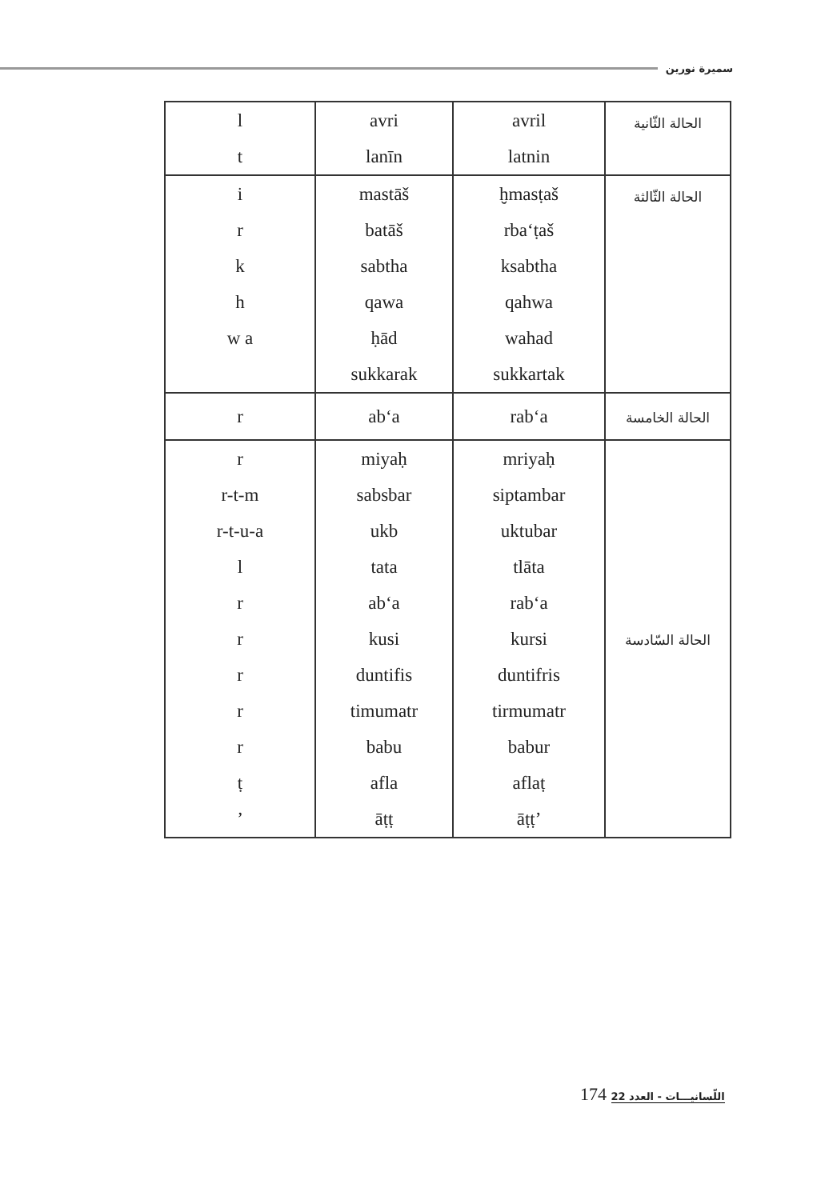سميرة نورين
| l t | avri lanīn | avril latnin | الحالة الثّانية |
| i r k h w a | mastāš batāš sabtha qawa ḥād sukkarak | ḫmasṭaš rba‘ṭaš ksabtha qahwa wahad sukkartak | الحالة الثّالثة |
| r | ab‘a | rab‘a | الحالة الخامسة |
| r r-t-m r-t-u-a l r r r r r ṭ ’ | miyaḥ sabsbar ukb tata ab‘a kusi duntifis timumatr babu afla āṭṭ | mriyaḥ siptambar uktubar tlāta rab‘a kursi duntifris tirmumatr babur aflaṭ āṭṭ’ | الحالة السّادسة |
اللّسانيـــات - العدد 22 174